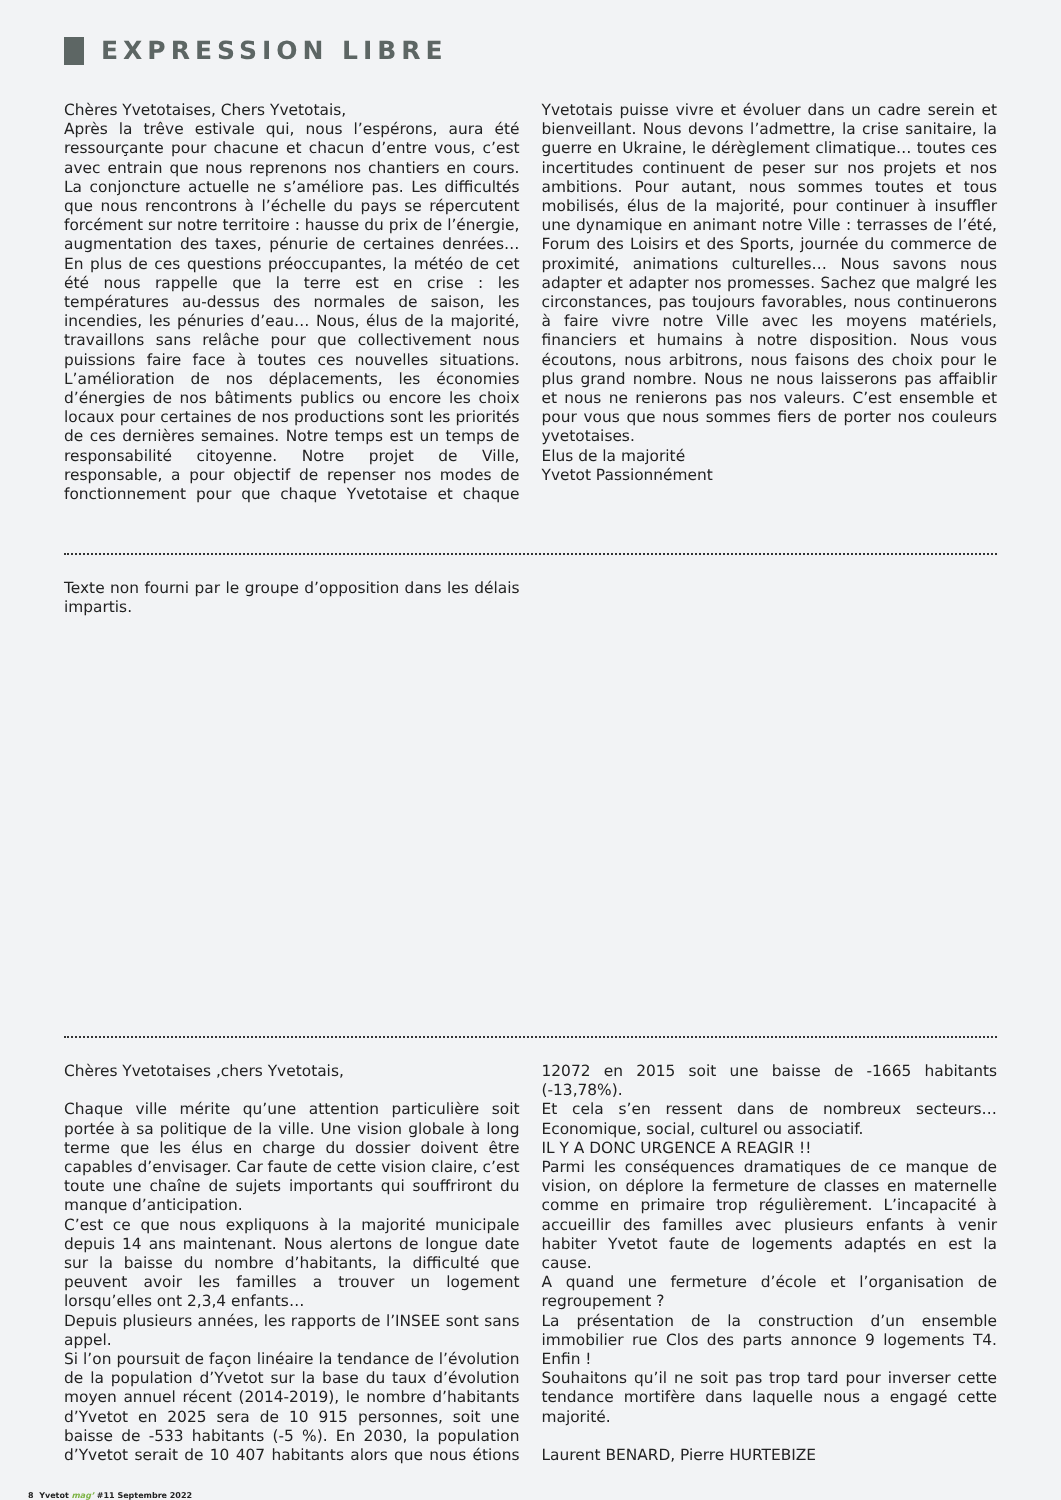EXPRESSION LIBRE
Chères Yvetotaises, Chers Yvetotais,
Après la trêve estivale qui, nous l’espérons, aura été ressourçante pour chacune et chacun d’entre vous, c’est avec entrain que nous reprenons nos chantiers en cours. La conjoncture actuelle ne s’améliore pas. Les difficultés que nous rencontrons à l’échelle du pays se répercutent forcément sur notre territoire : hausse du prix de l’énergie, augmentation des taxes, pénurie de certaines denrées… En plus de ces questions préoccupantes, la météo de cet été nous rappelle que la terre est en crise : les températures au-dessus des normales de saison, les incendies, les pénuries d’eau… Nous, élus de la majorité, travaillons sans relâche pour que collectivement nous puissions faire face à toutes ces nouvelles situations. L’amélioration de nos déplacements, les économies d’énergies de nos bâtiments publics ou encore les choix locaux pour certaines de nos productions sont les priorités de ces dernières semaines. Notre temps est un temps de responsabilité citoyenne. Notre projet de Ville, responsable, a pour objectif de repenser nos modes de fonctionnement pour que chaque Yvetotaise et chaque Yvetotais puisse vivre et évoluer dans un cadre serein et bienveillant. Nous devons l’admettre, la crise sanitaire, la guerre en Ukraine, le dérèglement climatique… toutes ces incertitudes continuent de peser sur nos projets et nos ambitions. Pour autant, nous sommes toutes et tous mobilisés, élus de la majorité, pour continuer à insuffler une dynamique en animant notre Ville : terrasses de l’été, Forum des Loisirs et des Sports, journée du commerce de proximité, animations culturelles… Nous savons nous adapter et adapter nos promesses. Sachez que malgré les circonstances, pas toujours favorables, nous continuerons à faire vivre notre Ville avec les moyens matériels, financiers et humains à notre disposition. Nous vous écoutons, nous arbitrons, nous faisons des choix pour le plus grand nombre. Nous ne nous laisserons pas affaiblir et nous ne renierons pas nos valeurs. C’est ensemble et pour vous que nous sommes fiers de porter nos couleurs yvetotaises.
Elus de la majorité
Yvetot Passionnément
Texte non fourni par le groupe d’opposition dans les délais impartis.
Chères Yvetotaises ,chers Yvetotais,
Chaque ville mérite qu’une attention particulière soit portée à sa politique de la ville. Une vision globale à long terme que les élus en charge du dossier doivent être capables d’envisager. Car faute de cette vision claire, c’est toute une chaîne de sujets importants qui souffriront du manque d’anticipation.
C’est ce que nous expliquons à la majorité municipale depuis 14 ans maintenant. Nous alertons de longue date sur la baisse du nombre d’habitants, la difficulté que peuvent avoir les familles a trouver un logement lorsqu’elles ont 2,3,4 enfants…
Depuis plusieurs années, les rapports de l’INSEE sont sans appel.
Si l’on poursuit de façon linéaire la tendance de l’évolution de la population d’Yvetot sur la base du taux d’évolution moyen annuel récent (2014-2019), le nombre d’habitants d’Yvetot en 2025 sera de 10 915 personnes, soit une baisse de -533 habitants (-5 %). En 2030, la population d’Yvetot serait de 10 407 habitants alors que nous étions 12072 en 2015 soit une baisse de -1665 habitants (-13,78%).
Et cela s’en ressent dans de nombreux secteurs… Economique, social, culturel ou associatif.
IL Y A DONC URGENCE A REAGIR !!
Parmi les conséquences dramatiques de ce manque de vision, on déplore la fermeture de classes en maternelle comme en primaire trop régulièrement. L’incapacité à accueillir des familles avec plusieurs enfants à venir habiter Yvetot faute de logements adaptés en est la cause.
A quand une fermeture d’école et l’organisation de regroupement ?
La présentation de la construction d’un ensemble immobilier rue Clos des parts annonce 9 logements T4. Enfin !
Souhaitons qu’il ne soit pas trop tard pour inverser cette tendance mortifère dans laquelle nous a engagé cette majorité.
Laurent BENARD, Pierre HURTEBIZE
8 Yvetot mag’ #11 Septembre 2022